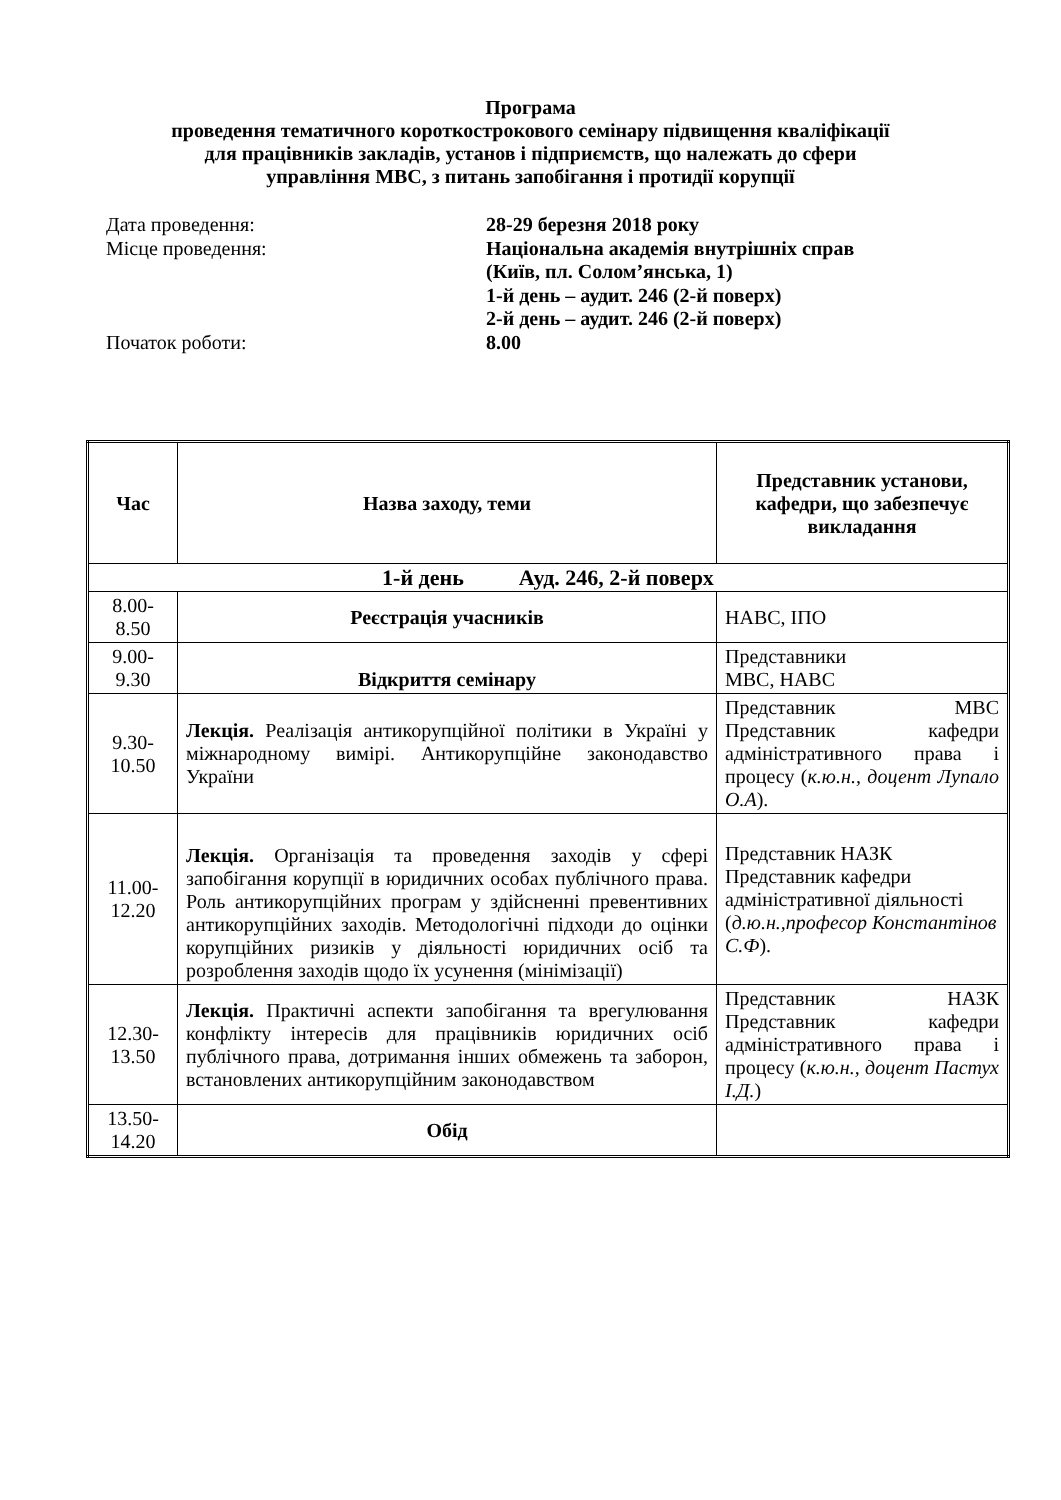Програма
проведення тематичного короткострокового семінару підвищення кваліфікації
для працівників закладів, установ і підприємств, що належать до сфери
управління МВС, з питань запобігання і протидії корупції
Дата проведення: 28-29 березня 2018 року
Місце проведення: Національна академія внутрішніх справ
(Київ, пл. Солом’янська, 1)
1-й день – аудит. 246 (2-й поверх)
2-й день – аудит. 246 (2-й поверх)
Початок роботи: 8.00
| Час | Назва заходу, теми | Представник установи, кафедри, що забезпечує викладання |
| --- | --- | --- |
| 1-й день Ауд. 246, 2-й поверх | | |
| 8.00-8.50 | Реєстрація учасників | НАВС, ІПО |
| 9.00-9.30 | Відкриття семінару | Представники МВС, НАВС |
| 9.30-10.50 | Лекція. Реалізація антикорупційної політики в Україні у міжнародному вимірі. Антикорупційне законодавство України | Представник МВС Представник кафедри адміністративного права і процесу ( к.ю.н., доцент Лупало О.А ). |
| 11.00-12.20 | Лекція. Організація та проведення заходів у сфері запобігання корупції в юридичних особах публічного права. Роль антикорупційних програм у здійсненні превентивних антикорупційних заходів. Методологічні підходи до оцінки корупційних ризиків у діяльності юридичних осіб та розроблення заходів щодо їх усунення (мінімізації) | Представник НАЗК Представник кафедри адміністративної діяльності ( д.ю.н.,професор Константінов С.Ф ). |
| 12.30-13.50 | Лекція. Практичні аспекти запобігання та врегулювання конфлікту інтересів для працівників юридичних осіб публічного права, дотримання інших обмежень та заборон, встановлених антикорупційним законодавством | Представник НАЗК Представник кафедри адміністративного права і процесу ( к.ю.н., доцент Пастух І.Д. ) |
| 13.50-14.20 | Обід | |